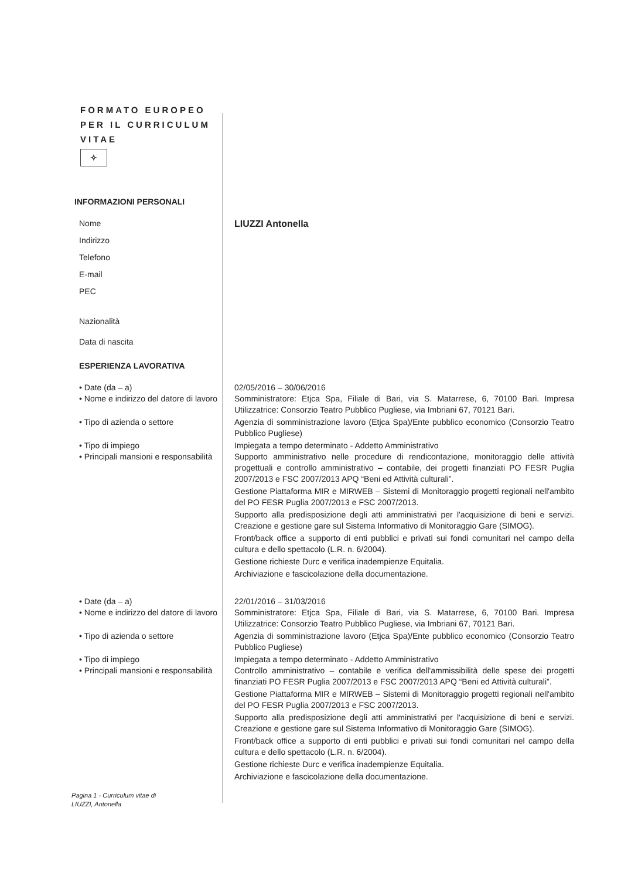FORMATO EUROPEO PER IL CURRICULUM VITAE
✧
INFORMAZIONI PERSONALI
Nome LIUZZI Antonella
Indirizzo
Telefono
E-mail
PEC
Nazionalità
Data di nascita
ESPERIENZA LAVORATIVA
• Date (da – a) 02/05/2016 – 30/06/2016
• Nome e indirizzo del datore di lavoro
Somministratore: Etjca Spa, Filiale di Bari, via S. Matarrese, 6, 70100 Bari. Impresa Utilizzatrice: Consorzio Teatro Pubblico Pugliese, via Imbriani 67, 70121 Bari.
• Tipo di azienda o settore Agenzia di somministrazione lavoro (Etjca Spa)/Ente pubblico economico (Consorzio Teatro Pubblico Pugliese)
• Tipo di impiego Impiegata a tempo determinato - Addetto Amministrativo
• Principali mansioni e responsabilità
Supporto amministrativo nelle procedure di rendicontazione, monitoraggio delle attività progettuali e controllo amministrativo – contabile, dei progetti finanziati PO FESR Puglia 2007/2013 e FSC 2007/2013 APQ “Beni ed Attività culturali”.
Gestione Piattaforma MIR e MIRWEB – Sistemi di Monitoraggio progetti regionali nell'ambito del PO FESR Puglia 2007/2013 e FSC 2007/2013.
Supporto alla predisposizione degli atti amministrativi per l'acquisizione di beni e servizi. Creazione e gestione gare sul Sistema Informativo di Monitoraggio Gare (SIMOG).
Front/back office a supporto di enti pubblici e privati sui fondi comunitari nel campo della cultura e dello spettacolo (L.R. n. 6/2004).
Gestione richieste Durc e verifica inadempienze Equitalia.
Archiviazione e fascicolazione della documentazione.
• Date (da – a) 22/01/2016 – 31/03/2016
• Nome e indirizzo del datore di lavoro
Somministratore: Etjca Spa, Filiale di Bari, via S. Matarrese, 6, 70100 Bari. Impresa Utilizzatrice: Consorzio Teatro Pubblico Pugliese, via Imbriani 67, 70121 Bari.
• Tipo di azienda o settore Agenzia di somministrazione lavoro (Etjca Spa)/Ente pubblico economico (Consorzio Teatro Pubblico Pugliese)
• Tipo di impiego Impiegata a tempo determinato - Addetto Amministrativo
• Principali mansioni e responsabilità
Controllo amministrativo – contabile e verifica dell'ammissibilità delle spese dei progetti finanziati PO FESR Puglia 2007/2013 e FSC 2007/2013 APQ “Beni ed Attività culturali”.
Gestione Piattaforma MIR e MIRWEB – Sistemi di Monitoraggio progetti regionali nell'ambito del PO FESR Puglia 2007/2013 e FSC 2007/2013.
Supporto alla predisposizione degli atti amministrativi per l'acquisizione di beni e servizi. Creazione e gestione gare sul Sistema Informativo di Monitoraggio Gare (SIMOG).
Front/back office a supporto di enti pubblici e privati sui fondi comunitari nel campo della cultura e dello spettacolo (L.R. n. 6/2004).
Gestione richieste Durc e verifica inadempienze Equitalia.
Archiviazione e fascicolazione della documentazione.
Pagina 1 - Curriculum vitae di
LIUZZI, Antonella